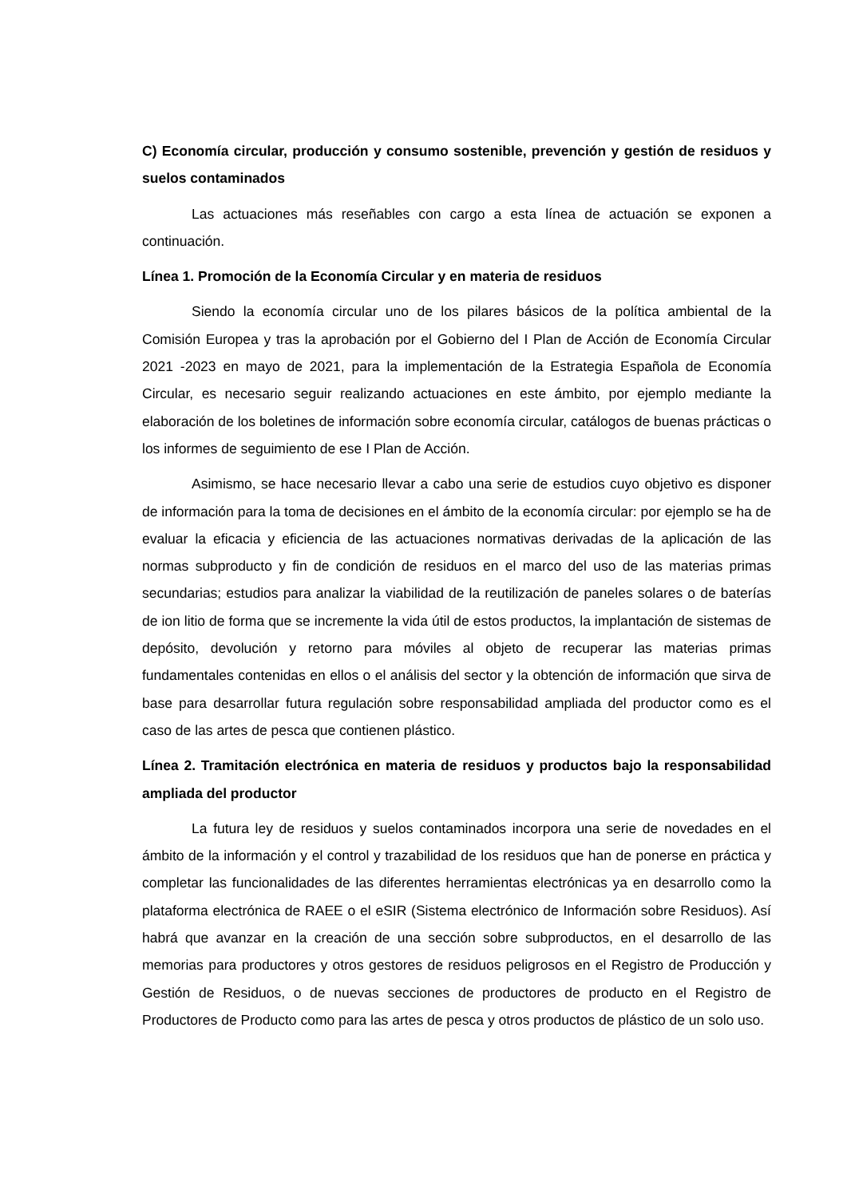C) Economía circular, producción y consumo sostenible, prevención y gestión de residuos y suelos contaminados
Las actuaciones más reseñables con cargo a esta línea de actuación se exponen a continuación.
Línea 1. Promoción de la Economía Circular y en materia de residuos
Siendo la economía circular uno de los pilares básicos de la política ambiental de la Comisión Europea y tras la aprobación por el Gobierno del I Plan de Acción de Economía Circular 2021 -2023 en mayo de 2021, para la implementación de la Estrategia Española de Economía Circular, es necesario seguir realizando actuaciones en este ámbito, por ejemplo mediante la elaboración de los boletines de información sobre economía circular, catálogos de buenas prácticas o los informes de seguimiento de ese I Plan de Acción.
Asimismo, se hace necesario llevar a cabo una serie de estudios cuyo objetivo es disponer de información para la toma de decisiones en el ámbito de la economía circular: por ejemplo se ha de evaluar la eficacia y eficiencia de las actuaciones normativas derivadas de la aplicación de las normas subproducto y fin de condición de residuos en el marco del uso de las materias primas secundarias; estudios para analizar la viabilidad de la reutilización de paneles solares o de baterías de ion litio de forma que se incremente la vida útil de estos productos, la implantación de sistemas de depósito, devolución y retorno para móviles al objeto de recuperar las materias primas fundamentales contenidas en ellos o el análisis del sector y la obtención de información que sirva de base para desarrollar futura regulación sobre responsabilidad ampliada del productor como es el caso de las artes de pesca que contienen plástico.
Línea 2. Tramitación electrónica en materia de residuos y productos bajo la responsabilidad ampliada del productor
La futura ley de residuos y suelos contaminados incorpora una serie de novedades en el ámbito de la información y el control y trazabilidad de los residuos que han de ponerse en práctica y completar las funcionalidades de las diferentes herramientas electrónicas ya en desarrollo como la plataforma electrónica de RAEE o el eSIR (Sistema electrónico de Información sobre Residuos). Así habrá que avanzar en la creación de una sección sobre subproductos, en el desarrollo de las memorias para productores y otros gestores de residuos peligrosos en el Registro de Producción y Gestión de Residuos, o de nuevas secciones de productores de producto en el Registro de Productores de Producto como para las artes de pesca y otros productos de plástico de un solo uso.